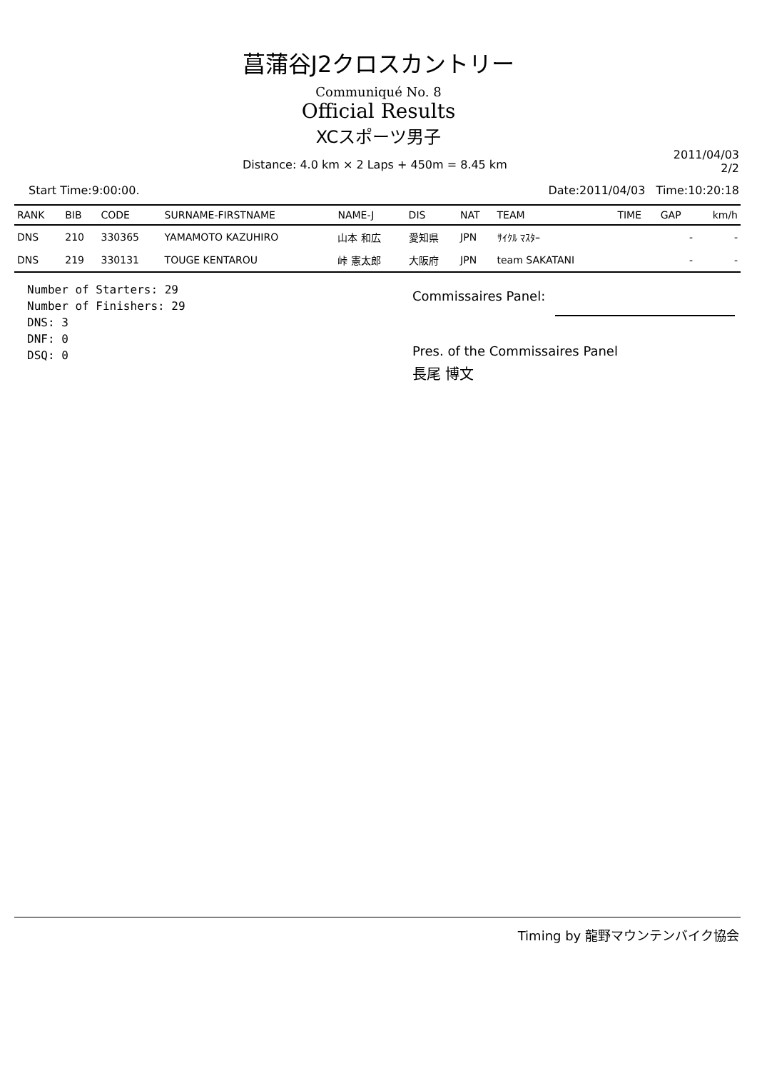菖蒲谷J2クロスカントリー
Communiqué No. 8
Official Results
XCスポーツ男子
Distance: 4.0 km × 2 Laps + 450m = 8.45 km
2011/04/03
2/2
Start Time:9:00:00. Date:2011/04/03 Time:10:20:18
| RANK | BIB | CODE | SURNAME-FIRSTNAME | NAME-J | DIS | NAT | TEAM | TIME | GAP | km/h |
| --- | --- | --- | --- | --- | --- | --- | --- | --- | --- | --- |
| DNS | 210 | 330365 | YAMAMOTO KAZUHIRO | 山本 和広 | 愛知県 | JPN | ｻｲｸﾙ ﾏｽﾀｰ | | - | - |
| DNS | 219 | 330131 | TOUGE KENTAROU | 峠 憲太郎 | 大阪府 | JPN | team SAKATANI | | - | - |
Number of Starters: 29
Number of Finishers: 29
DNS: 3
DNF: 0
DSQ: 0
Commissaires Panel:
Pres. of the Commissaires Panel
長尾 博文
Timing by 龍野マウンテンバイク協会